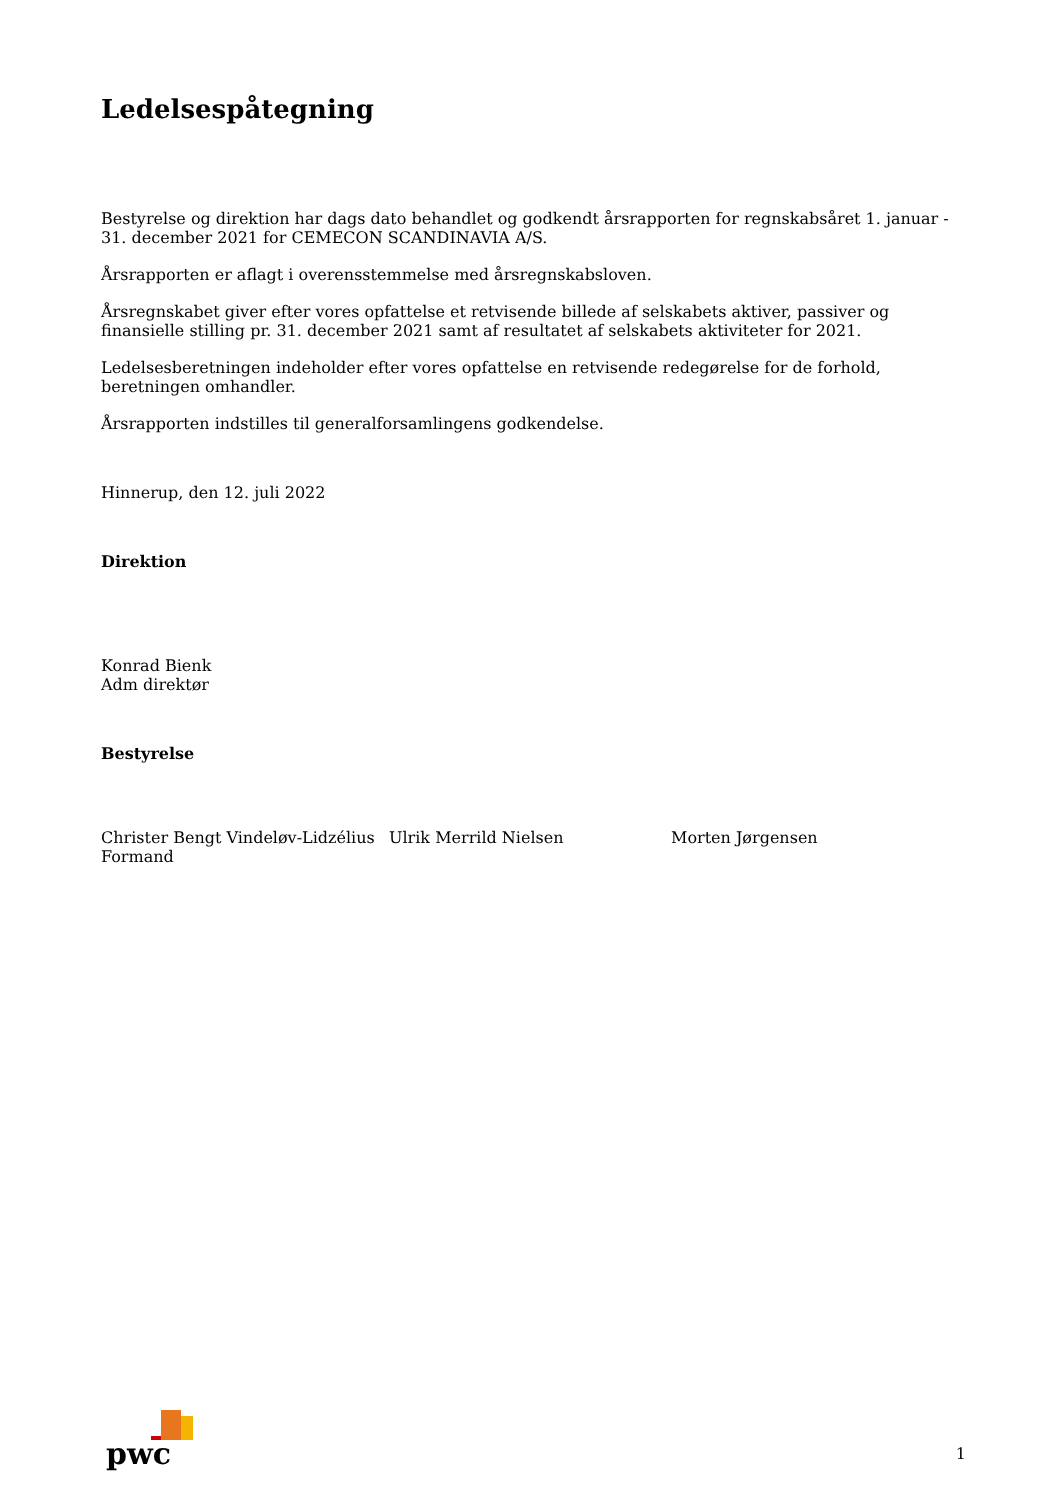Ledelsespåtegning
Bestyrelse og direktion har dags dato behandlet og godkendt årsrapporten for regnskabsåret 1. januar - 31. december 2021 for CEMECON SCANDINAVIA A/S.
Årsrapporten er aflagt i overensstemmelse med årsregnskabsloven.
Årsregnskabet giver efter vores opfattelse et retvisende billede af selskabets aktiver, passiver og finansielle stilling pr. 31. december 2021 samt af resultatet af selskabets aktiviteter for 2021.
Ledelsesberetningen indeholder efter vores opfattelse en retvisende redegørelse for de forhold, beretningen omhandler.
Årsrapporten indstilles til generalforsamlingens godkendelse.
Hinnerup, den 12. juli 2022
Direktion
Konrad Bienk
Adm direktør
Bestyrelse
Christer Bengt Vindeløv-Lidzélius
Formand
Ulrik Merrild Nielsen Morten Jørgensen
pwc
1